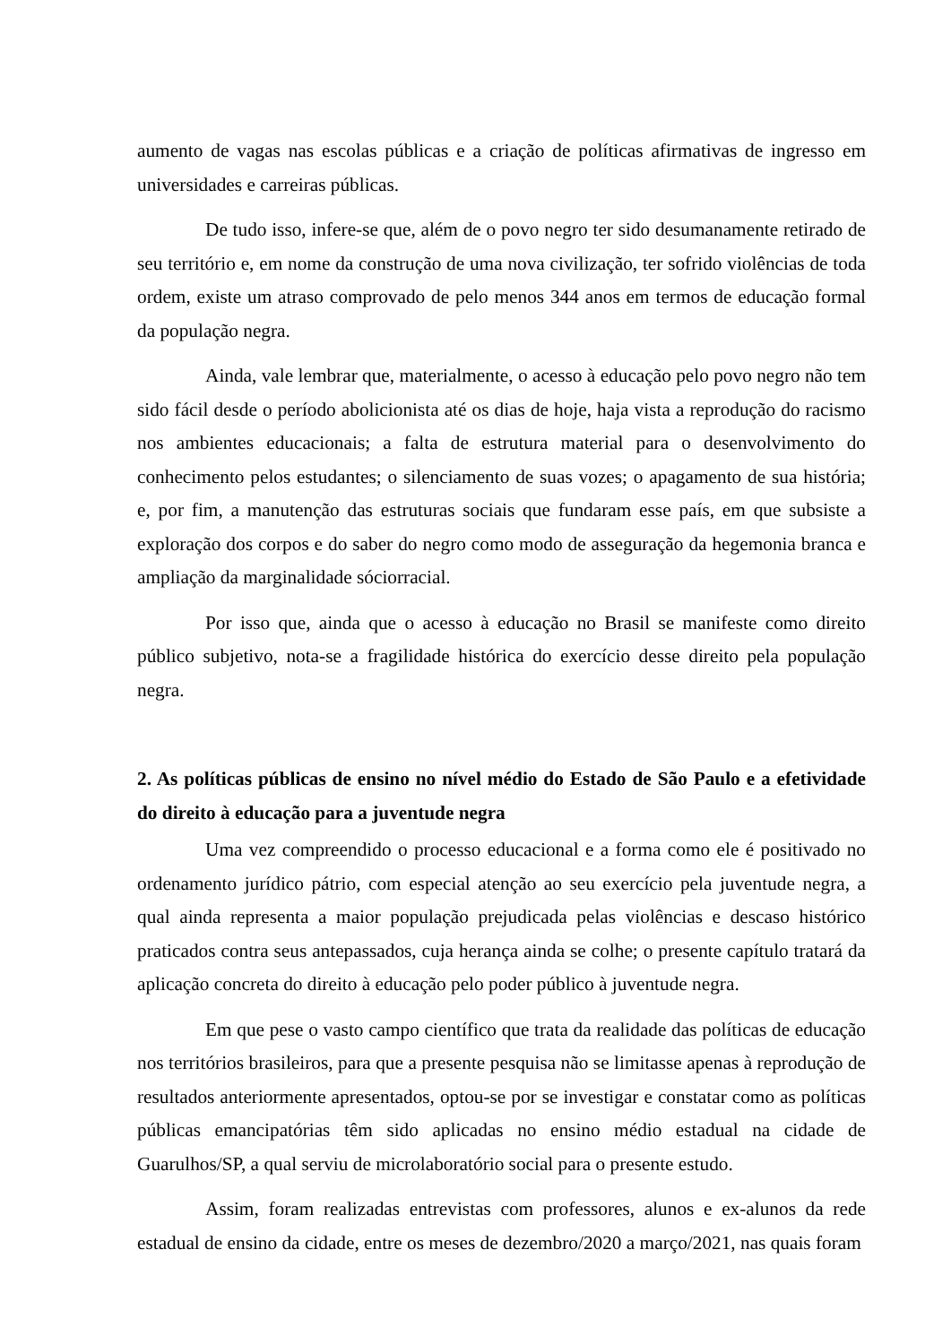aumento de vagas nas escolas públicas e a criação de políticas afirmativas de ingresso em universidades e carreiras públicas.
De tudo isso, infere-se que, além de o povo negro ter sido desumanamente retirado de seu território e, em nome da construção de uma nova civilização, ter sofrido violências de toda ordem, existe um atraso comprovado de pelo menos 344 anos em termos de educação formal da população negra.
Ainda, vale lembrar que, materialmente, o acesso à educação pelo povo negro não tem sido fácil desde o período abolicionista até os dias de hoje, haja vista a reprodução do racismo nos ambientes educacionais; a falta de estrutura material para o desenvolvimento do conhecimento pelos estudantes; o silenciamento de suas vozes; o apagamento de sua história; e, por fim, a manutenção das estruturas sociais que fundaram esse país, em que subsiste a exploração dos corpos e do saber do negro como modo de asseguração da hegemonia branca e ampliação da marginalidade sóciorracial.
Por isso que, ainda que o acesso à educação no Brasil se manifeste como direito público subjetivo, nota-se a fragilidade histórica do exercício desse direito pela população negra.
2. As políticas públicas de ensino no nível médio do Estado de São Paulo e a efetividade do direito à educação para a juventude negra
Uma vez compreendido o processo educacional e a forma como ele é positivado no ordenamento jurídico pátrio, com especial atenção ao seu exercício pela juventude negra, a qual ainda representa a maior população prejudicada pelas violências e descaso histórico praticados contra seus antepassados, cuja herança ainda se colhe; o presente capítulo tratará da aplicação concreta do direito à educação pelo poder público à juventude negra.
Em que pese o vasto campo científico que trata da realidade das políticas de educação nos territórios brasileiros, para que a presente pesquisa não se limitasse apenas à reprodução de resultados anteriormente apresentados, optou-se por se investigar e constatar como as políticas públicas emancipatórias têm sido aplicadas no ensino médio estadual na cidade de Guarulhos/SP, a qual serviu de microlaboratório social para o presente estudo.
Assim, foram realizadas entrevistas com professores, alunos e ex-alunos da rede estadual de ensino da cidade, entre os meses de dezembro/2020 a março/2021, nas quais foram